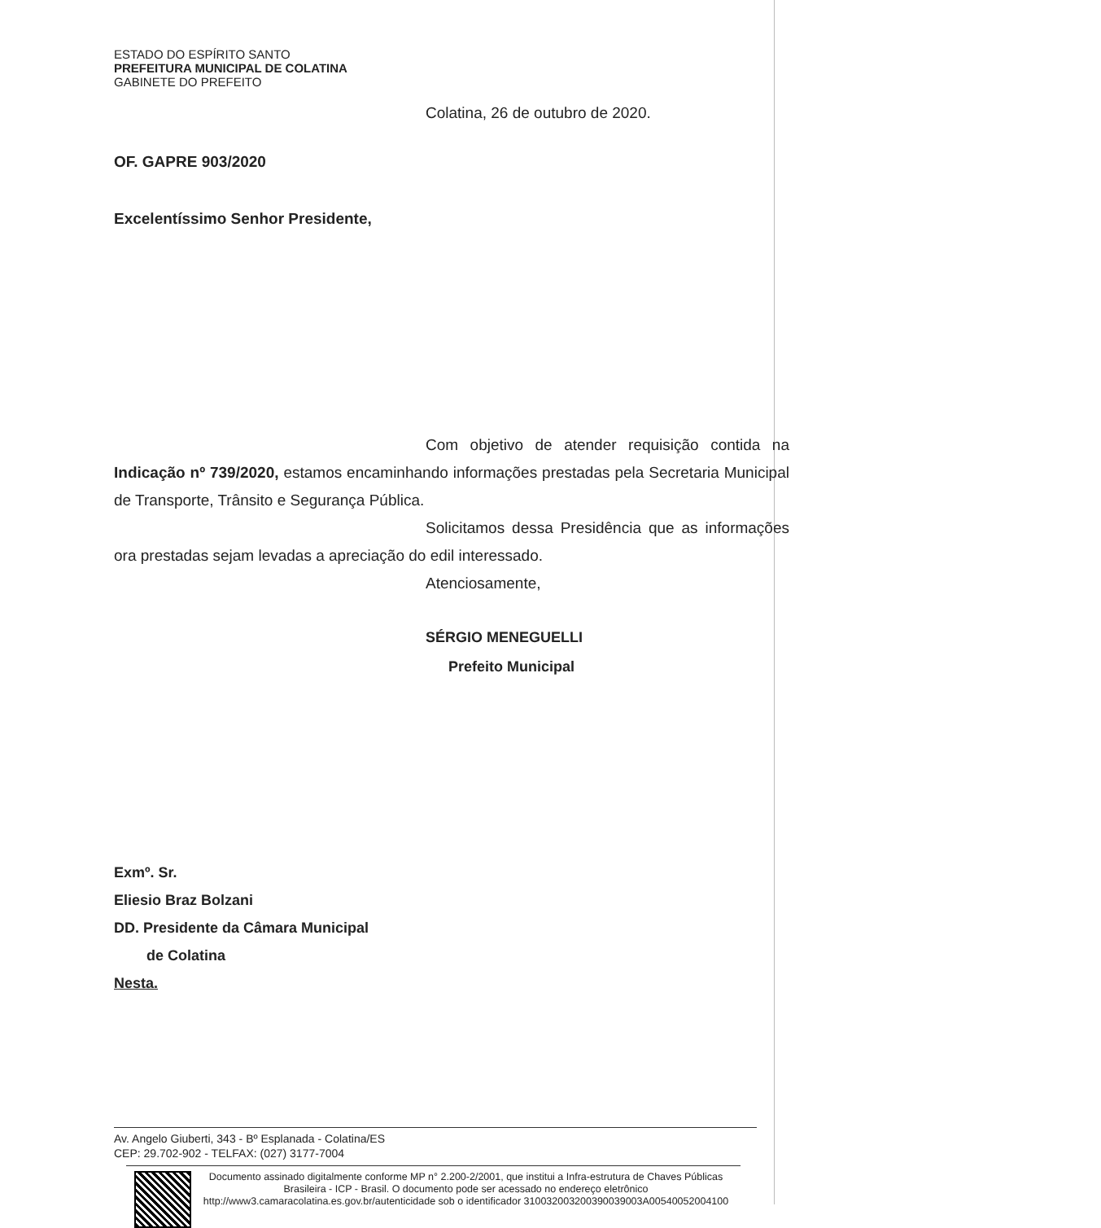ESTADO DO ESPÍRITO SANTO
PREFEITURA MUNICIPAL DE COLATINA
GABINETE DO PREFEITO
Colatina, 26 de outubro de 2020.
OF. GAPRE 903/2020
Excelentíssimo Senhor Presidente,
Com objetivo de atender requisição contida na Indicação nº 739/2020, estamos encaminhando informações prestadas pela Secretaria Municipal de Transporte, Trânsito e Segurança Pública.
Solicitamos dessa Presidência que as informações ora prestadas sejam levadas a apreciação do edil interessado.
Atenciosamente,
SÉRGIO MENEGUELLI
Prefeito Municipal
Exmº. Sr.
Eliesio Braz Bolzani
DD. Presidente da Câmara Municipal
de Colatina
Nesta.
Av. Angelo Giuberti, 343 - Bº Esplanada - Colatina/ES
CEP: 29.702-902 - TELFAX: (027) 3177-7004
Documento assinado digitalmente conforme MP n° 2.200-2/2001, que institui a Infra-estrutura de Chaves Públicas Brasileira - ICP - Brasil. O documento pode ser acessado no endereço eletrônico http://www3.camaracolatina.es.gov.br/autenticidade sob o identificador 310032003200390039003A00540052004100